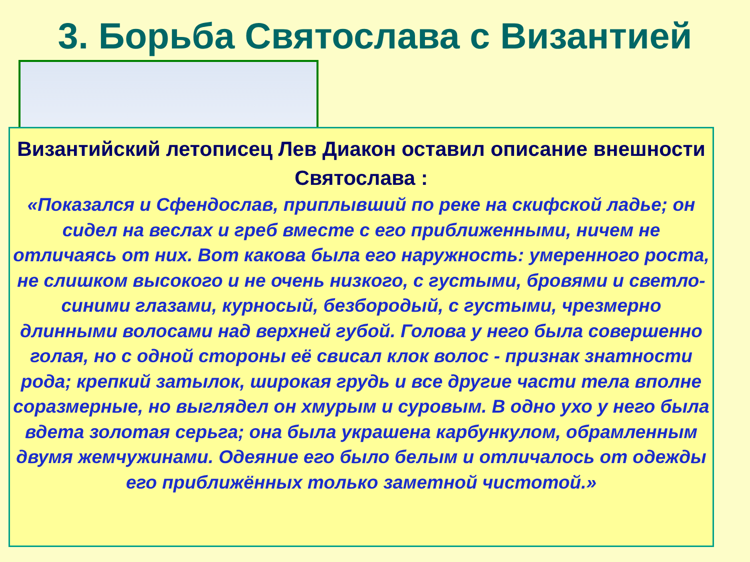3. Борьба Святослава с Византией
Византийский летописец Лев Диакон оставил описание внешности Святослава :
«Показался и Сфендослав, приплывший по реке на скифской ладье; он сидел на веслах и греб вместе с его приближенными, ничем не отличаясь от них. Вот какова была его наружность: умеренного роста, не слишком высокого и не очень низкого, с густыми, бровями и светло-синими глазами, курносый, безбородый, с густыми, чрезмерно длинными волосами над верхней губой. Голова у него была совершенно голая, но с одной стороны её свисал клок волос - признак знатности рода; крепкий затылок, широкая грудь и все другие части тела вполне соразмерные, но выглядел он хмурым и суровым. В одно ухо у него была вдета золотая серьга; она была украшена карбункулом, обрамленным двумя жемчужинами. Одеяние его было белым и отличалось от одежды его приближённых только заметной чистотой.»